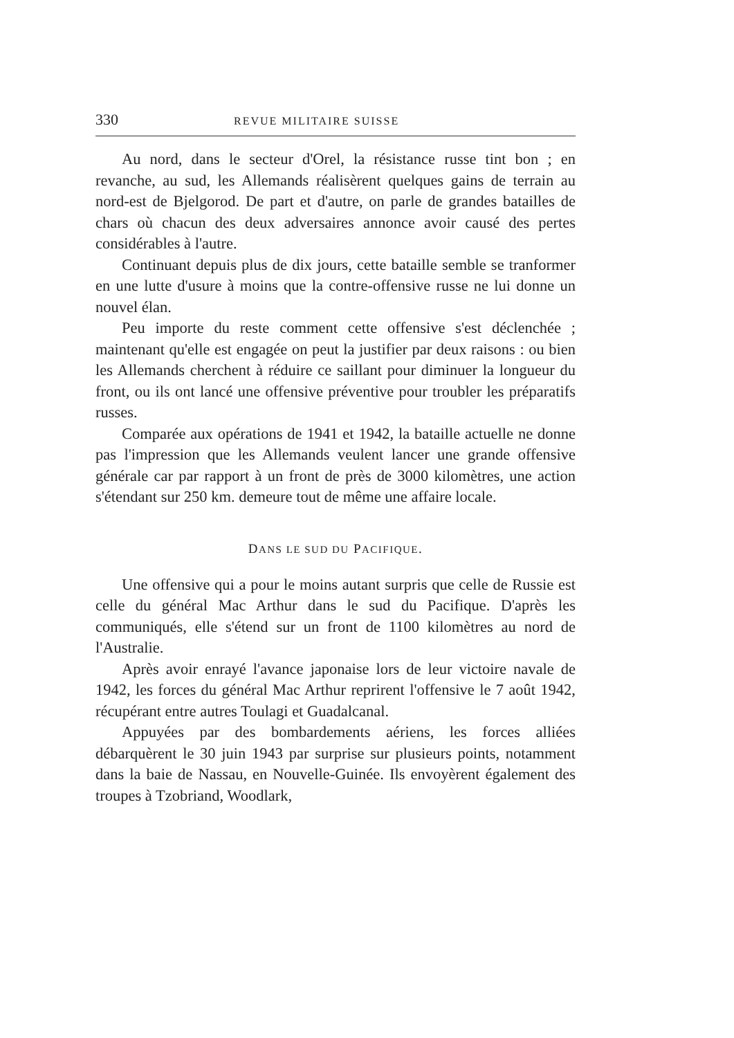330 REVUE MILITAIRE SUISSE
Au nord, dans le secteur d'Orel, la résistance russe tint bon ; en revanche, au sud, les Allemands réalisèrent quelques gains de terrain au nord-est de Bjelgorod. De part et d'autre, on parle de grandes batailles de chars où chacun des deux adversaires annonce avoir causé des pertes considérables à l'autre.
Continuant depuis plus de dix jours, cette bataille semble se tranformer en une lutte d'usure à moins que la contre-offensive russe ne lui donne un nouvel élan.
Peu importe du reste comment cette offensive s'est déclenchée ; maintenant qu'elle est engagée on peut la justifier par deux raisons : ou bien les Allemands cherchent à réduire ce saillant pour diminuer la longueur du front, ou ils ont lancé une offensive préventive pour troubler les préparatifs russes.
Comparée aux opérations de 1941 et 1942, la bataille actuelle ne donne pas l'impression que les Allemands veulent lancer une grande offensive générale car par rapport à un front de près de 3000 kilomètres, une action s'étendant sur 250 km. demeure tout de même une affaire locale.
DANS LE SUD DU PACIFIQUE.
Une offensive qui a pour le moins autant surpris que celle de Russie est celle du général Mac Arthur dans le sud du Pacifique. D'après les communiqués, elle s'étend sur un front de 1100 kilomètres au nord de l'Australie.
Après avoir enrayé l'avance japonaise lors de leur victoire navale de 1942, les forces du général Mac Arthur reprirent l'offensive le 7 août 1942, récupérant entre autres Toulagi et Guadalcanal.
Appuyées par des bombardements aériens, les forces alliées débarquèrent le 30 juin 1943 par surprise sur plusieurs points, notamment dans la baie de Nassau, en Nouvelle-Guinée. Ils envoyèrent également des troupes à Tzobriand, Woodlark,